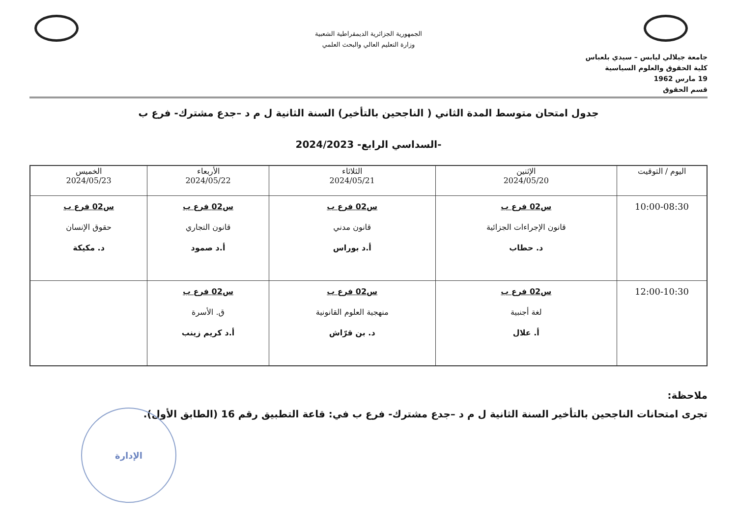جامعة جيلالي ليابس – سيدي بلعباس
كلية الحقوق والعلوم السياسية
19 مارس 1962
قسم الحقوق
الجمهورية الجزائرية الديمقراطية الشعبية
وزارة التعليم العالي والبحث العلمي
جدول امتحان متوسط المدة الثاني ( الناجحين بالتأخير) السنة الثانية ل م د –جدع مشترك- فرع ب
-السداسي الرابع- 2024/2023
| اليوم / التوقيت | الإثنين 2024/05/20 | الثلاثاء 2024/05/21 | الأربعاء 2024/05/22 | الخميس 2024/05/23 |
| --- | --- | --- | --- | --- |
| 10:00-08:30 | س02 فرع ب قانون الإجراءات الجزائية د. حطاب | س02 فرع ب قانون مدني أ.د بوراس | س02 فرع ب قانون التجاري أ.د صمود | س02 فرع ب حقوق الإنسان د. مكيكة |
| 12:00-10:30 | س02 فرع ب لغة أجنبية أ. علال | س02 فرع ب منهجية العلوم القانونية د. بن قرّاش | س02 فرع ب ق. الأسرة أ.د كريم زينب | |
ملاحظة:
تجرى امتحانات الناجحين بالتأخير السنة الثانية ل م د –جدع مشترك- فرع ب في: قاعة التطبيق رقم 16 (الطابق الأول).
الإدارة